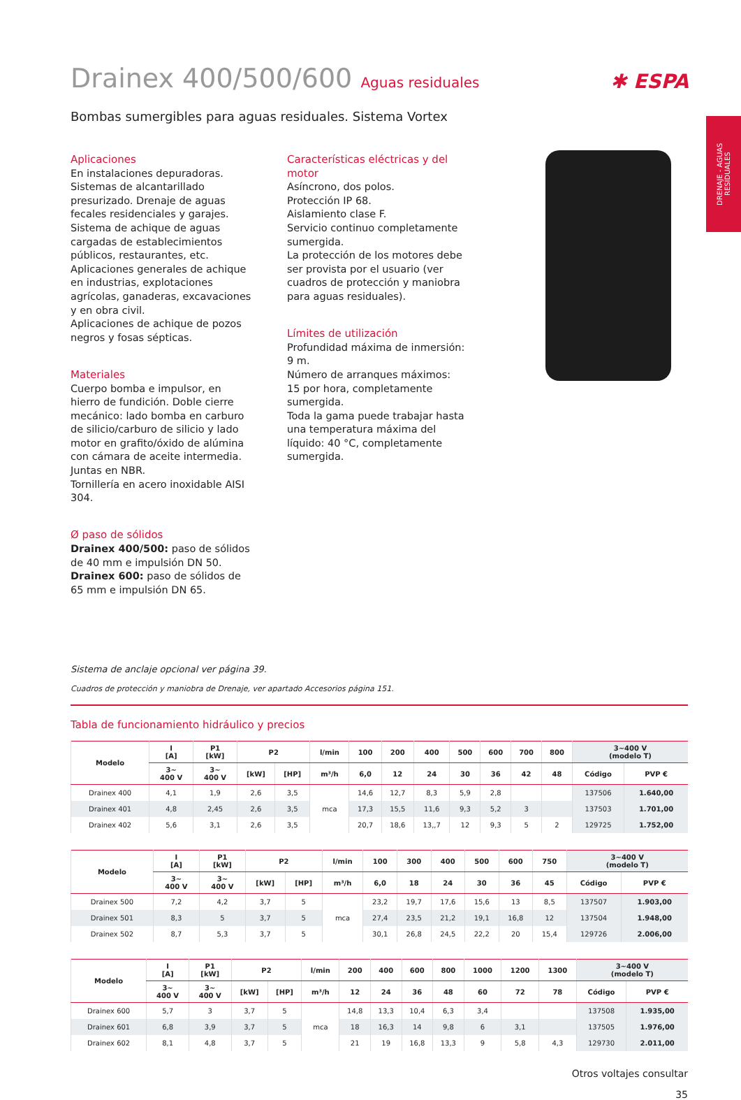✱ ESPA
DRENAJE - AGUAS RESIDUALES
Drainex 400/500/600 Aguas residuales
Bombas sumergibles para aguas residuales. Sistema Vortex
Aplicaciones
En instalaciones depuradoras. Sistemas de alcantarillado presurizado. Drenaje de aguas fecales residenciales y garajes. Sistema de achique de aguas cargadas de establecimientos públicos, restaurantes, etc.
Aplicaciones generales de achique en industrias, explotaciones agrícolas, ganaderas, excavaciones y en obra civil.
Aplicaciones de achique de pozos negros y fosas sépticas.
Materiales
Cuerpo bomba e impulsor, en hierro de fundición. Doble cierre mecánico: lado bomba en carburo de silicio/carburo de silicio y lado motor en grafito/óxido de alúmina con cámara de aceite intermedia. Juntas en NBR.
Tornillería en acero inoxidable AISI 304.
Ø paso de sólidos
Drainex 400/500: paso de sólidos de 40 mm e impulsión DN 50.
Drainex 600: paso de sólidos de 65 mm e impulsión DN 65.
Características eléctricas y del motor
Asíncrono, dos polos.
Protección IP 68.
Aislamiento clase F.
Servicio continuo completamente sumergida.
La protección de los motores debe ser provista por el usuario (ver cuadros de protección y maniobra para aguas residuales).
Límites de utilización
Profundidad máxima de inmersión: 9 m.
Número de arranques máximos:
15 por hora, completamente sumergida.
Toda la gama puede trabajar hasta una temperatura máxima del líquido: 40 °C, completamente sumergida.
Sistema de anclaje opcional ver página 39.
Cuadros de protección y maniobra de Drenaje, ver apartado Accesorios página 151.
Tabla de funcionamiento hidráulico y precios
| Modelo | I [A] | P1 [kW] | P2 | | l/min | 100 | 200 | 400 | 500 | 600 | 700 | 800 | 3~400 V (modelo T) | |
| --- | --- | --- | --- | --- | --- | --- | --- | --- | --- | --- | --- | --- | --- | --- |
| | 3~ 400 V | 3~ 400 V | [kW] | [HP] | m³/h | 6,0 | 12 | 24 | 30 | 36 | 42 | 48 | Código | PVP € |
| Drainex 400 | 4,1 | 1,9 | 2,6 | 3,5 | mca | 14,6 | 12,7 | 8,3 | 5,9 | 2,8 | | | 137506 | 1.640,00 |
| Drainex 401 | 4,8 | 2,45 | 2,6 | 3,5 | | 17,3 | 15,5 | 11,6 | 9,3 | 5,2 | 3 | | 137503 | 1.701,00 |
| Drainex 402 | 5,6 | 3,1 | 2,6 | 3,5 | | 20,7 | 18,6 | 13,,7 | 12 | 9,3 | 5 | 2 | 129725 | 1.752,00 |
| Modelo | I [A] | P1 [kW] | P2 | | l/min | 100 | 300 | 400 | 500 | 600 | 750 | 3~400 V (modelo T) | |
| --- | --- | --- | --- | --- | --- | --- | --- | --- | --- | --- | --- | --- | --- |
| | 3~ 400 V | 3~ 400 V | [kW] | [HP] | m³/h | 6,0 | 18 | 24 | 30 | 36 | 45 | Código | PVP € |
| Drainex 500 | 7,2 | 4,2 | 3,7 | 5 | mca | 23,2 | 19,7 | 17,6 | 15,6 | 13 | 8,5 | 137507 | 1.903,00 |
| Drainex 501 | 8,3 | 5 | 3,7 | 5 | | 27,4 | 23,5 | 21,2 | 19,1 | 16,8 | 12 | 137504 | 1.948,00 |
| Drainex 502 | 8,7 | 5,3 | 3,7 | 5 | | 30,1 | 26,8 | 24,5 | 22,2 | 20 | 15,4 | 129726 | 2.006,00 |
| Modelo | I [A] | P1 [kW] | P2 | | l/min | 200 | 400 | 600 | 800 | 1000 | 1200 | 1300 | 3~400 V (modelo T) | |
| --- | --- | --- | --- | --- | --- | --- | --- | --- | --- | --- | --- | --- | --- | --- |
| | 3~ 400 V | 3~ 400 V | [kW] | [HP] | m³/h | 12 | 24 | 36 | 48 | 60 | 72 | 78 | Código | PVP € |
| Drainex 600 | 5,7 | 3 | 3,7 | 5 | mca | 14,8 | 13,3 | 10,4 | 6,3 | 3,4 | | | 137508 | 1.935,00 |
| Drainex 601 | 6,8 | 3,9 | 3,7 | 5 | | 18 | 16,3 | 14 | 9,8 | 6 | 3,1 | | 137505 | 1.976,00 |
| Drainex 602 | 8,1 | 4,8 | 3,7 | 5 | | 21 | 19 | 16,8 | 13,3 | 9 | 5,8 | 4,3 | 129730 | 2.011,00 |
Otros voltajes consultar
35